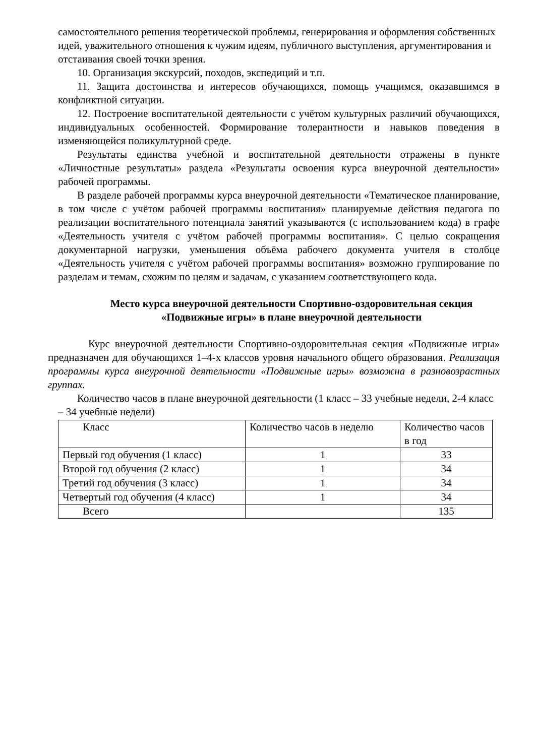самостоятельного решения теоретической проблемы, генерирования и оформления собственных идей, уважительного отношения к чужим идеям, публичного выступления, аргументирования и отстаивания своей точки зрения.
10. Организация экскурсий, походов, экспедиций и т.п.
11. Защита достоинства и интересов обучающихся, помощь учащимся, оказавшимся в конфликтной ситуации.
12. Построение воспитательной деятельности с учётом культурных различий обучающихся, индивидуальных особенностей. Формирование толерантности и навыков поведения в изменяющейся поликультурной среде.
Результаты единства учебной и воспитательной деятельности отражены в пункте «Личностные результаты» раздела «Результаты освоения курса внеурочной деятельности» рабочей программы.
В разделе рабочей программы курса внеурочной деятельности «Тематическое планирование, в том числе с учётом рабочей программы воспитания» планируемые действия педагога по реализации воспитательного потенциала занятий указываются (с использованием кода) в графе «Деятельность учителя с учётом рабочей программы воспитания». С целью сокращения документарной нагрузки, уменьшения объёма рабочего документа учителя в столбце «Деятельность учителя с учётом рабочей программы воспитания» возможно группирование по разделам и темам, схожим по целям и задачам, с указанием соответствующего кода.
Место курса внеурочной деятельности Спортивно-оздоровительная секция «Подвижные игры» в плане внеурочной деятельности
Курс внеурочной деятельности Спортивно-оздоровительная секция «Подвижные игры» предназначен для обучающихся 1–4-х классов уровня начального общего образования. Реализация программы курса внеурочной деятельности «Подвижные игры» возможна в разновозрастных группах.
Количество часов в плане внеурочной деятельности (1 класс – 33 учебные недели, 2-4 класс – 34 учебные недели)
| Класс | Количество часов в неделю | Количество часов в год |
| Первый год обучения (1 класс) | 1 | 33 |
| Второй год обучения (2 класс) | 1 | 34 |
| Третий год обучения (3 класс) | 1 | 34 |
| Четвертый год обучения (4 класс) | 1 | 34 |
| Всего | | 135 |